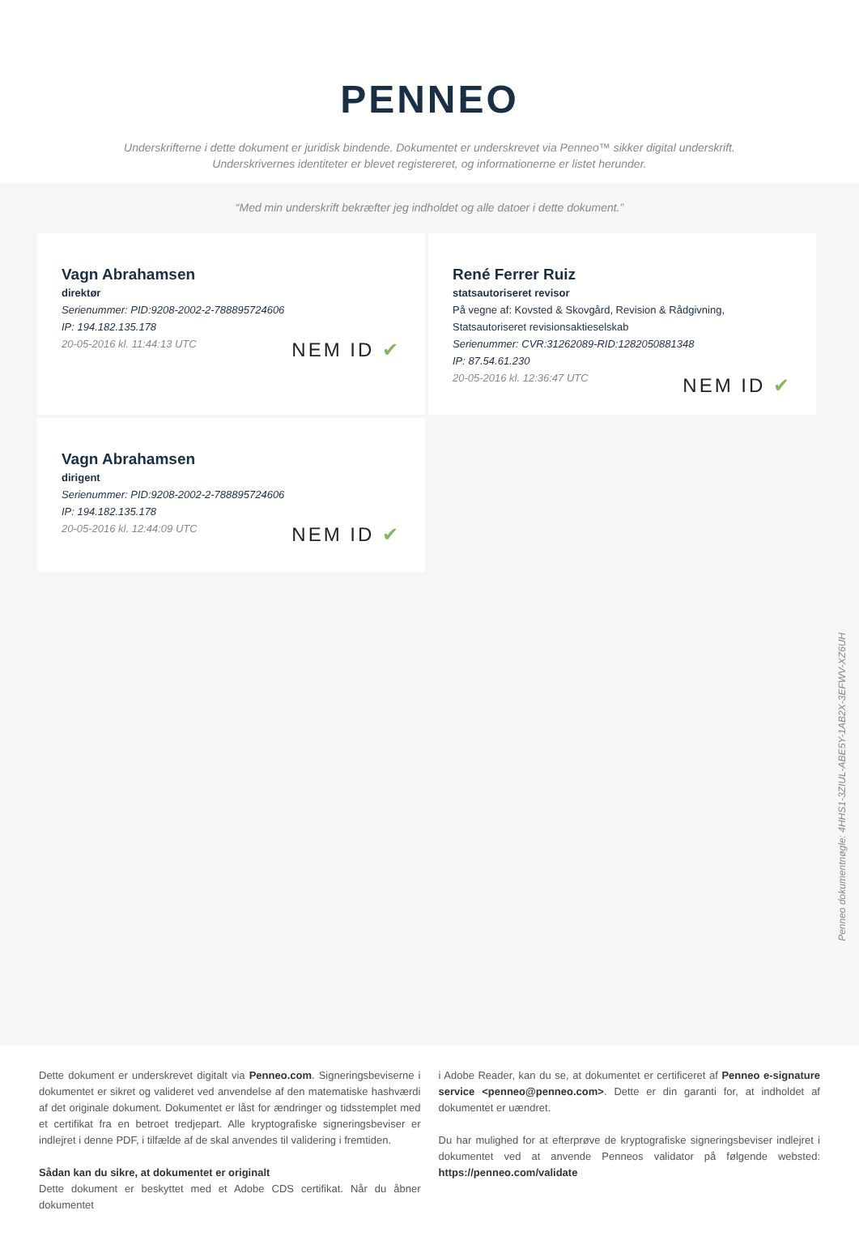PENNEO
Underskrifterne i dette dokument er juridisk bindende. Dokumentet er underskrevet via Penneo™ sikker digital underskrift.
Underskrivernes identiteter er blevet registereret, og informationerne er listet herunder.
“Med min underskrift bekræfter jeg indholdet og alle datoer i dette dokument.”
Vagn Abrahamsen
direktør
Serienummer: PID:9208-2002-2-788895724606
IP: 194.182.135.178
20-05-2016 kl. 11:44:13 UTC
NEM ID ✔
René Ferrer Ruiz
statsautoriseret revisor
På vegne af: Kovsted & Skovgård, Revision & Rådgivning, Statsautoriseret revisionsaktieselskab
Serienummer: CVR:31262089-RID:1282050881348
IP: 87.54.61.230
20-05-2016 kl. 12:36:47 UTC
NEM ID ✔
Vagn Abrahamsen
dirigent
Serienummer: PID:9208-2002-2-788895724606
IP: 194.182.135.178
20-05-2016 kl. 12:44:09 UTC
NEM ID ✔
Penneo dokumentnøgle: 4HHS1-3ZIUL-ABE5Y-1AB2X-3EFWV-XZ6UH
Dette dokument er underskrevet digitalt via Penneo.com. Signeringsbeviserne i dokumentet er sikret og valideret ved anvendelse af den matematiske hashværdi af det originale dokument. Dokumentet er låst for ændringer og tidsstemplet med et certifikat fra en betroet tredjepart. Alle kryptografiske signeringsbeviser er indlejret i denne PDF, i tilfælde af de skal anvendes til validering i fremtiden.
Sådan kan du sikre, at dokumentet er originalt
Dette dokument er beskyttet med et Adobe CDS certifikat. Når du åbner dokumentet
i Adobe Reader, kan du se, at dokumentet er certificeret af Penneo e-signature service <penneo@penneo.com>. Dette er din garanti for, at indholdet af dokumentet er uændret.
Du har mulighed for at efterprøve de kryptografiske signeringsbeviser indlejret i dokumentet ved at anvende Penneos validator på følgende websted: https://penneo.com/validate